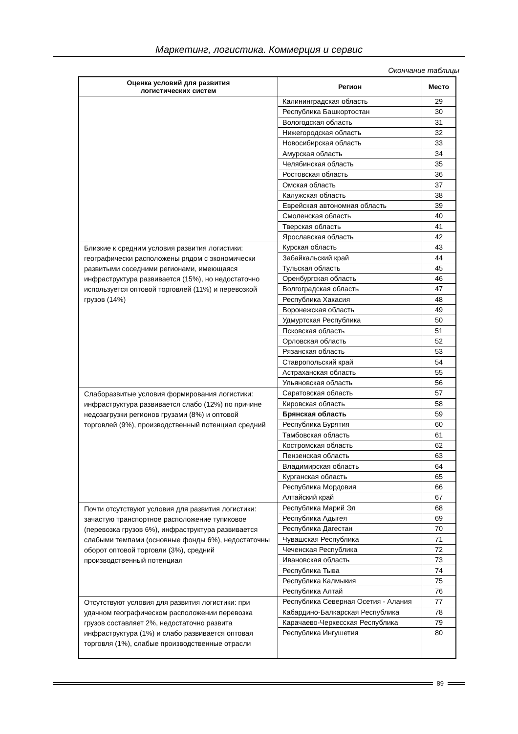Маркетинг, логистика. Коммерция и сервис
Окончание таблицы
| Оценка условий для развития логистических систем | Регион | Место |
| --- | --- | --- |
| | Калининградская область | 29 |
| | Республика Башкортостан | 30 |
| | Вологодская область | 31 |
| | Нижегородская область | 32 |
| | Новосибирская область | 33 |
| | Амурская область | 34 |
| | Челябинская область | 35 |
| | Ростовская область | 36 |
| | Омская область | 37 |
| | Калужская область | 38 |
| | Еврейская автономная область | 39 |
| | Смоленская область | 40 |
| | Тверская область | 41 |
| | Ярославская область | 42 |
| Близкие к средним условия развития логистики: географически расположены рядом с экономически развитыми соседними регионами, имеющаяся инфраструктура развивается (15%), но недостаточно используется оптовой торговлей (11%) и перевозкой грузов (14%) | Курская область | 43 |
| | Забайкальский край | 44 |
| | Тульская область | 45 |
| | Оренбургская область | 46 |
| | Волгоградская область | 47 |
| | Республика Хакасия | 48 |
| | Воронежская область | 49 |
| | Удмуртская Республика | 50 |
| | Псковская область | 51 |
| | Орловская область | 52 |
| | Рязанская область | 53 |
| | Ставропольский край | 54 |
| | Астраханская область | 55 |
| | Ульяновская область | 56 |
| Слаборазвитые условия формирования логистики: инфраструктура развивается слабо (12%) по причине недозагрузки регионов грузами (8%) и оптовой торговлей (9%), производственный потенциал средний | Саратовская область | 57 |
| | Кировская область | 58 |
| | Брянская область | 59 |
| | Республика Бурятия | 60 |
| | Тамбовская область | 61 |
| | Костромская область | 62 |
| | Пензенская область | 63 |
| | Владимирская область | 64 |
| | Курганская область | 65 |
| | Республика Мордовия | 66 |
| | Алтайский край | 67 |
| Почти отсутствуют условия для развития логистики: зачастую транспортное расположение тупиковое (перевозка грузов 6%), инфраструктура развивается слабыми темпами (основные фонды 6%), недостаточны оборот оптовой торговли (3%), средний производственный потенциал | Республика Марий Эл | 68 |
| | Республика Адыгея | 69 |
| | Республика Дагестан | 70 |
| | Чувашская Республика | 71 |
| | Чеченская Республика | 72 |
| | Ивановская область | 73 |
| | Республика Тыва | 74 |
| | Республика Калмыкия | 75 |
| | Республика Алтай | 76 |
| Отсутствуют условия для развития логистики: при удачном географическом расположении перевозка грузов составляет 2%, недостаточно развита инфраструктура (1%) и слабо развивается оптовая торговля (1%), слабые производственные отрасли | Республика Северная Осетия - Алания | 77 |
| | Кабардино-Балкарская Республика | 78 |
| | Карачаево-Черкесская Республика | 79 |
| | Республика Ингушетия | 80 |
89